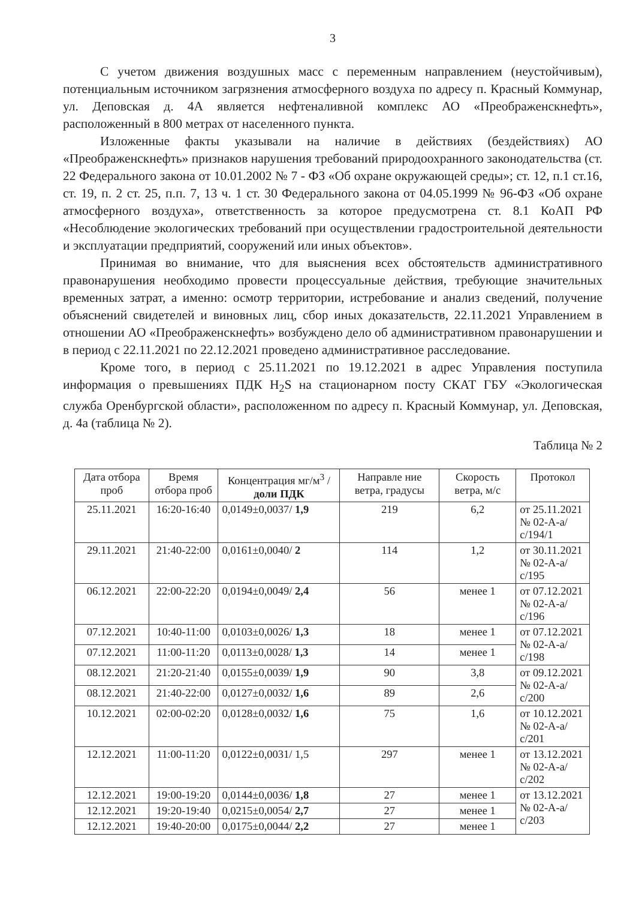3
С учетом движения воздушных масс с переменным направлением (неустойчивым), потенциальным источником загрязнения атмосферного воздуха по адресу п. Красный Коммунар, ул. Деповская д. 4А является нефтеналивной комплекс АО «Преображенскнефть», расположенный в 800 метрах от населенного пункта.
Изложенные факты указывали на наличие в действиях (бездействиях) АО «Преображенскнефть» признаков нарушения требований природоохранного законодательства (ст. 22 Федерального закона от 10.01.2002 № 7 - ФЗ «Об охране окружающей среды»; ст. 12, п.1 ст.16, ст. 19, п. 2 ст. 25, п.п. 7, 13 ч. 1 ст. 30 Федерального закона от 04.05.1999 № 96-ФЗ «Об охране атмосферного воздуха», ответственность за которое предусмотрена ст. 8.1 КоАП РФ «Несоблюдение экологических требований при осуществлении градостроительной деятельности и эксплуатации предприятий, сооружений или иных объектов».
Принимая во внимание, что для выяснения всех обстоятельств административного правонарушения необходимо провести процессуальные действия, требующие значительных временных затрат, а именно: осмотр территории, истребование и анализ сведений, получение объяснений свидетелей и виновных лиц, сбор иных доказательств, 22.11.2021 Управлением в отношении АО «Преображенскнефть» возбуждено дело об административном правонарушении и в период с 22.11.2021 по 22.12.2021 проведено административное расследование.
Кроме того, в период с 25.11.2021 по 19.12.2021 в адрес Управления поступила информация о превышениях ПДК H<sub>2</sub>S на стационарном посту СКАТ ГБУ «Экологическая служба Оренбургской области», расположенном по адресу п. Красный Коммунар, ул. Деповская, д. 4а (таблица № 2).
Таблица № 2
| Дата отбора проб | Время отбора проб | Концентрация мг/м<sup>3</sup> / доли ПДК | Направле ние ветра, градусы | Скорость ветра, м/с | Протокол |
| --- | --- | --- | --- | --- | --- |
| 25.11.2021 | 16:20-16:40 | 0,0149±0,0037/ 1,9 | 219 | 6,2 | от 25.11.2021 № 02-А-а/с/194/1 |
| 29.11.2021 | 21:40-22:00 | 0,0161±0,0040/ 2 | 114 | 1,2 | от 30.11.2021 № 02-А-а/с/195 |
| 06.12.2021 | 22:00-22:20 | 0,0194±0,0049/ 2,4 | 56 | менее 1 | от 07.12.2021 № 02-А-а/с/196 |
| 07.12.2021 | 10:40-11:00 | 0,0103±0,0026/ 1,3 | 18 | менее 1 | от 07.12.2021 № 02-А-а/с/198 |
| 07.12.2021 | 11:00-11:20 | 0,0113±0,0028/ 1,3 | 14 | менее 1 | |
| 08.12.2021 | 21:20-21:40 | 0,0155±0,0039/ 1,9 | 90 | 3,8 | от 09.12.2021 № 02-А-а/с/200 |
| 08.12.2021 | 21:40-22:00 | 0,0127±0,0032/ 1,6 | 89 | 2,6 | |
| 10.12.2021 | 02:00-02:20 | 0,0128±0,0032/ 1,6 | 75 | 1,6 | от 10.12.2021 № 02-А-а/с/201 |
| 12.12.2021 | 11:00-11:20 | 0,0122±0,0031/ 1,5 | 297 | менее 1 | от 13.12.2021 № 02-А-а/с/202 |
| 12.12.2021 | 19:00-19:20 | 0,0144±0,0036/ 1,8 | 27 | менее 1 | от 13.12.2021 № 02-А-а/с/203 |
| 12.12.2021 | 19:20-19:40 | 0,0215±0,0054/ 2,7 | 27 | менее 1 | |
| 12.12.2021 | 19:40-20:00 | 0,0175±0,0044/ 2,2 | 27 | менее 1 | |